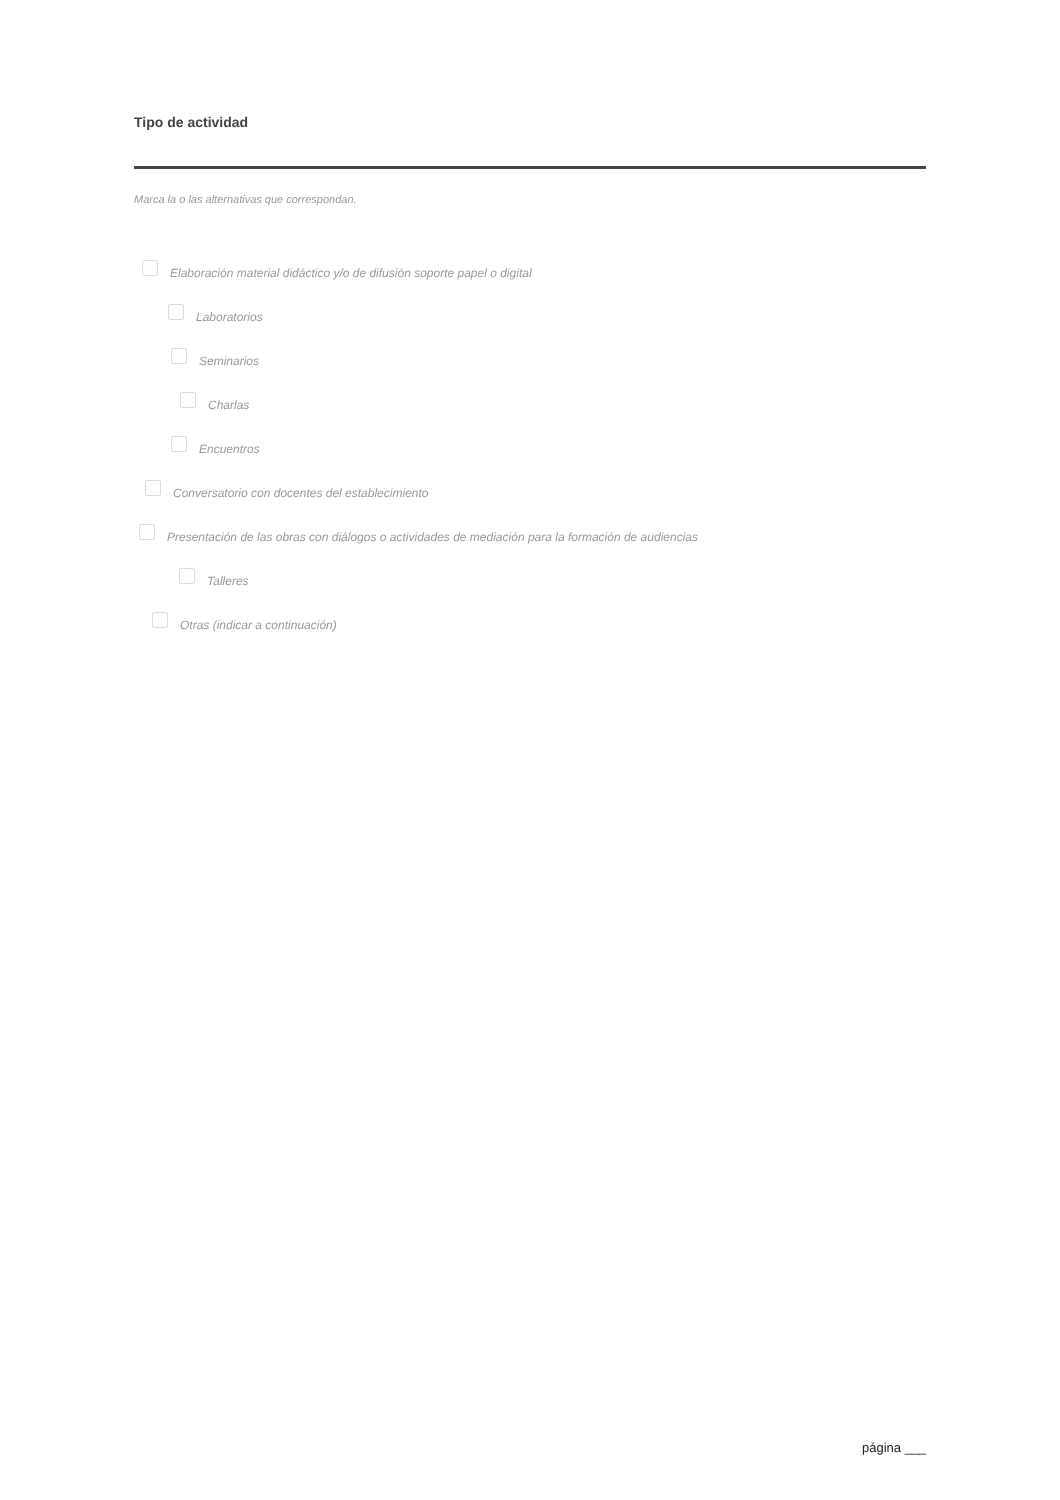Tipo de actividad
Marca la o las alternativas que correspondan.
Elaboración material didáctico y/o de difusión soporte papel o digital
Laboratorios
Seminarios
Charlas
Encuentros
Conversatorio con docentes del establecimiento
Presentación de las obras con diálogos o actividades de mediación para la formación de audiencias
Talleres
Otras (indicar a continuación)
página ___